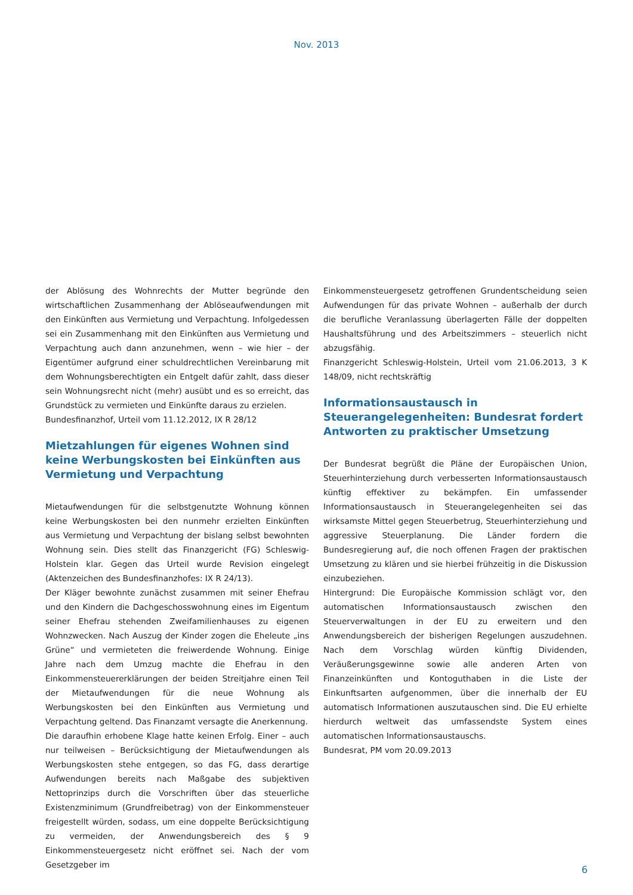Nov. 2013
der Ablösung des Wohnrechts der Mutter begründe den wirtschaftlichen Zusammenhang der Ablöseaufwendungen mit den Einkünften aus Vermietung und Verpachtung. Infolgedessen sei ein Zusammenhang mit den Einkünften aus Vermietung und Verpachtung auch dann anzunehmen, wenn – wie hier – der Eigentümer aufgrund einer schuldrechtlichen Vereinbarung mit dem Wohnungsberechtigten ein Entgelt dafür zahlt, dass dieser sein Wohnungsrecht nicht (mehr) ausübt und es so erreicht, das Grundstück zu vermieten und Einkünfte daraus zu erzielen.
Bundesfinanzhof, Urteil vom 11.12.2012, IX R 28/12
Mietzahlungen für eigenes Wohnen sind keine Werbungskosten bei Einkünften aus Vermietung und Verpachtung
Mietaufwendungen für die selbstgenutzte Wohnung können keine Werbungskosten bei den nunmehr erzielten Einkünften aus Vermietung und Verpachtung der bislang selbst bewohnten Wohnung sein. Dies stellt das Finanzgericht (FG) Schleswig-Holstein klar. Gegen das Urteil wurde Revision eingelegt (Aktenzeichen des Bundesfinanzhofes: IX R 24/13).
Der Kläger bewohnte zunächst zusammen mit seiner Ehefrau und den Kindern die Dachgeschosswohnung eines im Eigentum seiner Ehefrau stehenden Zweifamilienhauses zu eigenen Wohnzwecken. Nach Auszug der Kinder zogen die Eheleute „ins Grüne“ und vermieteten die freiwerdende Wohnung. Einige Jahre nach dem Umzug machte die Ehefrau in den Einkommensteuererklärungen der beiden Streitjahre einen Teil der Mietaufwendungen für die neue Wohnung als Werbungskosten bei den Einkünften aus Vermietung und Verpachtung geltend. Das Finanzamt versagte die Anerkennung.
Die daraufhin erhobene Klage hatte keinen Erfolg. Einer – auch nur teilweisen – Berücksichtigung der Mietaufwendungen als Werbungskosten stehe entgegen, so das FG, dass derartige Aufwendungen bereits nach Maßgabe des subjektiven Nettoprinzips durch die Vorschriften über das steuerliche Existenzminimum (Grundfreibetrag) von der Einkommensteuer freigestellt würden, sodass, um eine doppelte Berücksichtigung zu vermeiden, der Anwendungsbereich des § 9 Einkommensteuergesetz nicht eröffnet sei. Nach der vom Gesetzgeber im
Einkommensteuergesetz getroffenen Grundentscheidung seien Aufwendungen für das private Wohnen – außerhalb der durch die berufliche Veranlassung überlagerten Fälle der doppelten Haushaltsführung und des Arbeitszimmers – steuerlich nicht abzugsfähig.
Finanzgericht Schleswig-Holstein, Urteil vom 21.06.2013, 3 K 148/09, nicht rechtskräftig
Informationsaustausch in Steuerangelegenheiten: Bundesrat fordert Antworten zu praktischer Umsetzung
Der Bundesrat begrüßt die Pläne der Europäischen Union, Steuerhinterziehung durch verbesserten Informationsaustausch künftig effektiver zu bekämpfen. Ein umfassender Informationsaustausch in Steuerangelegenheiten sei das wirksamste Mittel gegen Steuerbetrug, Steuerhinterziehung und aggressive Steuerplanung. Die Länder fordern die Bundesregierung auf, die noch offenen Fragen der praktischen Umsetzung zu klären und sie hierbei frühzeitig in die Diskussion einzubeziehen.
Hintergrund: Die Europäische Kommission schlägt vor, den automatischen Informationsaustausch zwischen den Steuerverwaltungen in der EU zu erweitern und den Anwendungsbereich der bisherigen Regelungen auszudehnen. Nach dem Vorschlag würden künftig Dividenden, Veräußerungsgewinne sowie alle anderen Arten von Finanzeinkünften und Kontoguthaben in die Liste der Einkunftsarten aufgenommen, über die innerhalb der EU automatisch Informationen auszutauschen sind. Die EU erhielte hierdurch weltweit das umfassendste System eines automatischen Informationsaustauschs.
Bundesrat, PM vom 20.09.2013
6